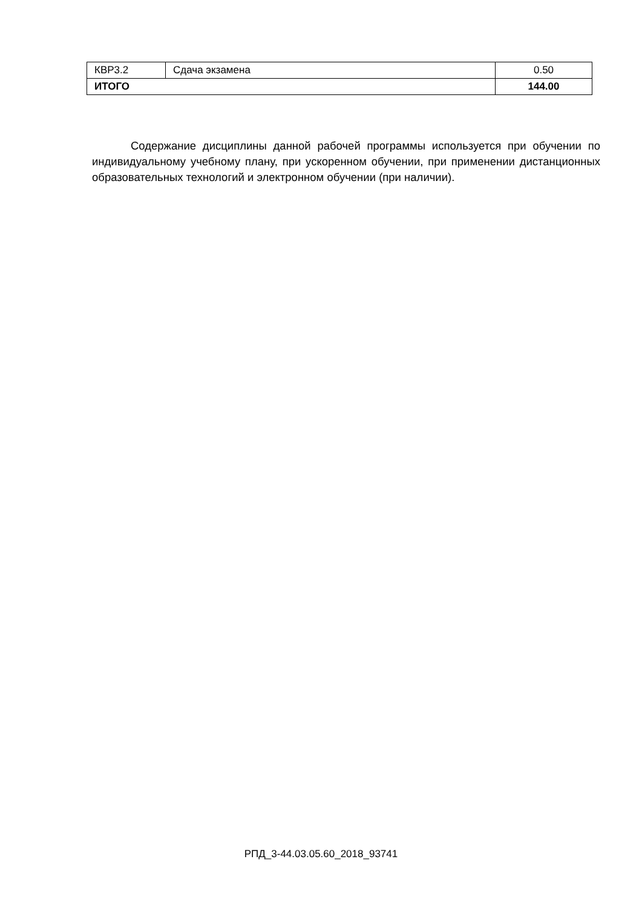| КВР3.2 | Сдача экзамена | 0.50 |
| ИТОГО | | 144.00 |
Содержание дисциплины данной рабочей программы используется при обучении по индивидуальному учебному плану, при ускоренном обучении, при применении дистанционных образовательных технологий и электронном обучении (при наличии).
РПД_3-44.03.05.60_2018_93741